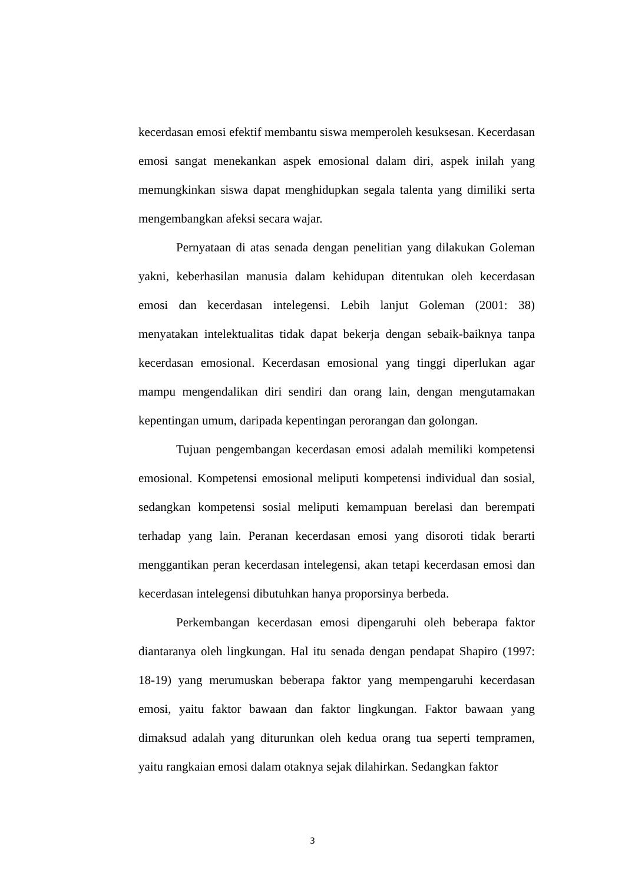kecerdasan emosi efektif membantu siswa memperoleh kesuksesan. Kecerdasan emosi sangat menekankan aspek emosional dalam diri, aspek inilah yang memungkinkan siswa dapat menghidupkan segala talenta yang dimiliki serta mengembangkan afeksi secara wajar.
Pernyataan di atas senada dengan penelitian yang dilakukan Goleman yakni, keberhasilan manusia dalam kehidupan ditentukan oleh kecerdasan emosi dan kecerdasan intelegensi. Lebih lanjut Goleman (2001: 38) menyatakan intelektualitas tidak dapat bekerja dengan sebaik-baiknya tanpa kecerdasan emosional. Kecerdasan emosional yang tinggi diperlukan agar mampu mengendalikan diri sendiri dan orang lain, dengan mengutamakan kepentingan umum, daripada kepentingan perorangan dan golongan.
Tujuan pengembangan kecerdasan emosi adalah memiliki kompetensi emosional. Kompetensi emosional meliputi kompetensi individual dan sosial, sedangkan kompetensi sosial meliputi kemampuan berelasi dan berempati terhadap yang lain. Peranan kecerdasan emosi yang disoroti tidak berarti menggantikan peran kecerdasan intelegensi, akan tetapi kecerdasan emosi dan kecerdasan intelegensi dibutuhkan hanya proporsinya berbeda.
Perkembangan kecerdasan emosi dipengaruhi oleh beberapa faktor diantaranya oleh lingkungan. Hal itu senada dengan pendapat Shapiro (1997: 18-19) yang merumuskan beberapa faktor yang mempengaruhi kecerdasan emosi, yaitu faktor bawaan dan faktor lingkungan. Faktor bawaan yang dimaksud adalah yang diturunkan oleh kedua orang tua seperti tempramen, yaitu rangkaian emosi dalam otaknya sejak dilahirkan. Sedangkan faktor
3